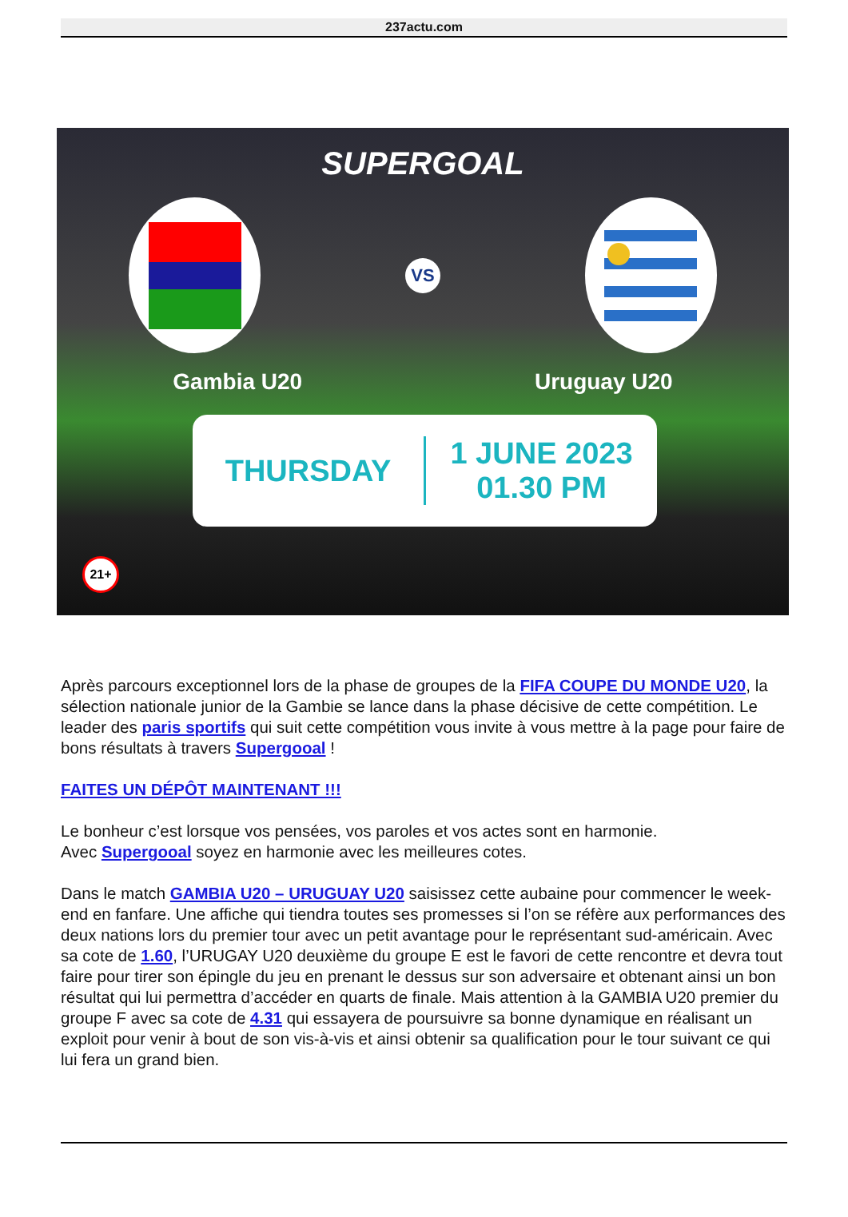237actu.com
SUPERGOAL
VS
Gambia U20 Uruguay U20
THURSDAY
1 JUNE 2023
01.30 PM
21+
Après parcours exceptionnel lors de la phase de groupes de la FIFA COUPE DU MONDE U20, la sélection nationale junior de la Gambie se lance dans la phase décisive de cette compétition. Le leader des paris sportifs qui suit cette compétition vous invite à vous mettre à la page pour faire de bons résultats à travers Supergooal !
FAITES UN DÉPÔT MAINTENANT !!!
Le bonheur c’est lorsque vos pensées, vos paroles et vos actes sont en harmonie.
Avec Supergooal soyez en harmonie avec les meilleures cotes.
Dans le match GAMBIA U20 – URUGUAY U20 saisissez cette aubaine pour commencer le week-end en fanfare. Une affiche qui tiendra toutes ses promesses si l’on se réfère aux performances des deux nations lors du premier tour avec un petit avantage pour le représentant sud-américain. Avec sa cote de 1.60, l’URUGAY U20 deuxième du groupe E est le favori de cette rencontre et devra tout faire pour tirer son épingle du jeu en prenant le dessus sur son adversaire et obtenant ainsi un bon résultat qui lui permettra d’accéder en quarts de finale. Mais attention à la GAMBIA U20 premier du groupe F avec sa cote de 4.31 qui essayera de poursuivre sa bonne dynamique en réalisant un exploit pour venir à bout de son vis-à-vis et ainsi obtenir sa qualification pour le tour suivant ce qui lui fera un grand bien.